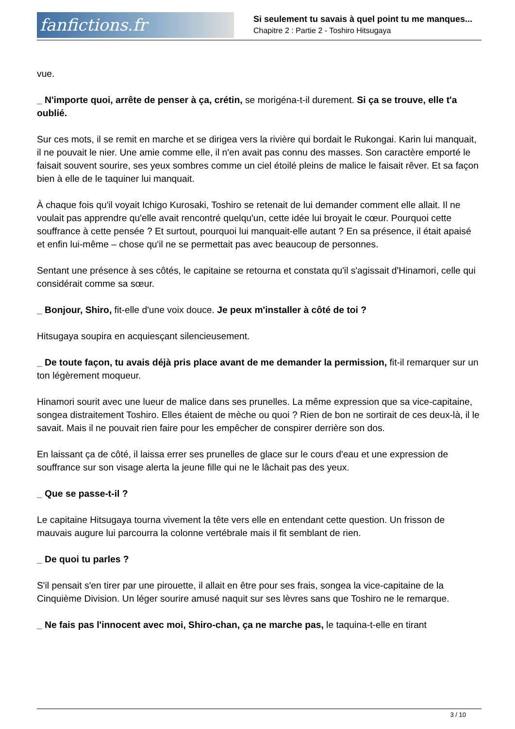fanfictions.fr
Si seulement tu savais à quel point tu me manques...
Chapitre 2 : Partie 2 - Toshiro Hitsugaya
vue.
_ N'importe quoi, arrête de penser à ça, crétin, se morigéna-t-il durement. Si ça se trouve, elle t'a oublié.
Sur ces mots, il se remit en marche et se dirigea vers la rivière qui bordait le Rukongai. Karin lui manquait, il ne pouvait le nier. Une amie comme elle, il n'en avait pas connu des masses. Son caractère emporté le faisait souvent sourire, ses yeux sombres comme un ciel étoilé pleins de malice le faisait rêver. Et sa façon bien à elle de le taquiner lui manquait.
À chaque fois qu'il voyait Ichigo Kurosaki, Toshiro se retenait de lui demander comment elle allait. Il ne voulait pas apprendre qu'elle avait rencontré quelqu'un, cette idée lui broyait le cœur. Pourquoi cette souffrance à cette pensée ? Et surtout, pourquoi lui manquait-elle autant ? En sa présence, il était apaisé et enfin lui-même – chose qu'il ne se permettait pas avec beaucoup de personnes.
Sentant une présence à ses côtés, le capitaine se retourna et constata qu'il s'agissait d'Hinamori, celle qui considérait comme sa sœur.
_ Bonjour, Shiro, fit-elle d'une voix douce. Je peux m'installer à côté de toi ?
Hitsugaya soupira en acquiesçant silencieusement.
_ De toute façon, tu avais déjà pris place avant de me demander la permission, fit-il remarquer sur un ton légèrement moqueur.
Hinamori sourit avec une lueur de malice dans ses prunelles. La même expression que sa vice-capitaine, songea distraitement Toshiro. Elles étaient de mèche ou quoi ? Rien de bon ne sortirait de ces deux-là, il le savait. Mais il ne pouvait rien faire pour les empêcher de conspirer derrière son dos.
En laissant ça de côté, il laissa errer ses prunelles de glace sur le cours d'eau et une expression de souffrance sur son visage alerta la jeune fille qui ne le lâchait pas des yeux.
_ Que se passe-t-il ?
Le capitaine Hitsugaya tourna vivement la tête vers elle en entendant cette question. Un frisson de mauvais augure lui parcourra la colonne vertébrale mais il fit semblant de rien.
_ De quoi tu parles ?
S'il pensait s'en tirer par une pirouette, il allait en être pour ses frais, songea la vice-capitaine de la Cinquième Division. Un léger sourire amusé naquit sur ses lèvres sans que Toshiro ne le remarque.
_ Ne fais pas l'innocent avec moi, Shiro-chan, ça ne marche pas, le taquina-t-elle en tirant
3 / 10